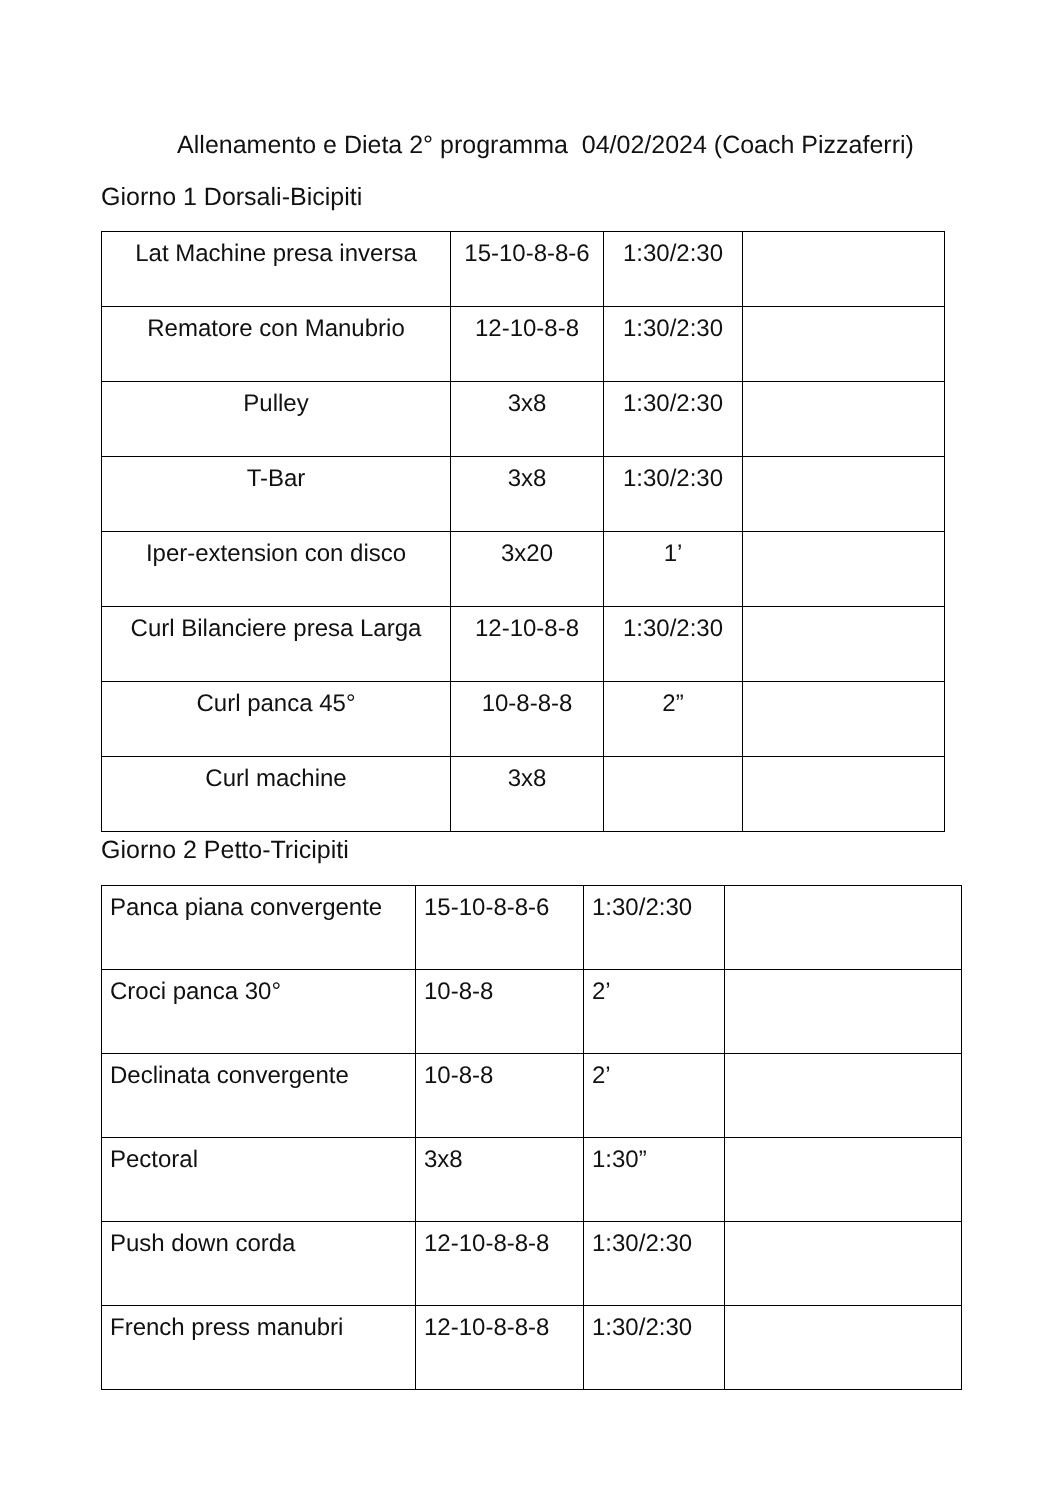Allenamento e Dieta 2° programma 04/02/2024 (Coach Pizzaferri)
Giorno 1 Dorsali-Bicipiti
| Lat Machine presa inversa | 15-10-8-8-6 | 1:30/2:30 | |
| Rematore con Manubrio | 12-10-8-8 | 1:30/2:30 | |
| Pulley | 3x8 | 1:30/2:30 | |
| T-Bar | 3x8 | 1:30/2:30 | |
| Iper-extension con disco | 3x20 | 1’ | |
| Curl Bilanciere presa Larga | 12-10-8-8 | 1:30/2:30 | |
| Curl panca 45° | 10-8-8-8 | 2” | |
| Curl machine | 3x8 | | |
Giorno 2 Petto-Tricipiti
| Panca piana convergente | 15-10-8-8-6 | 1:30/2:30 | |
| Croci panca 30° | 10-8-8 | 2’ | |
| Declinata convergente | 10-8-8 | 2’ | |
| Pectoral | 3x8 | 1:30” | |
| Push down corda | 12-10-8-8-8 | 1:30/2:30 | |
| French press manubri | 12-10-8-8-8 | 1:30/2:30 | |